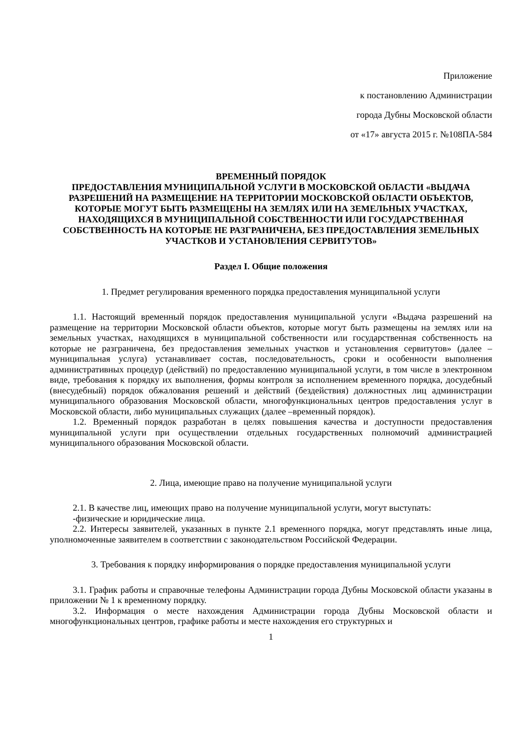Приложение
к постановлению Администрации
города Дубны Московской области
от «17» августа 2015 г. №108ПА-584
ВРЕМЕННЫЙ ПОРЯДОК
ПРЕДОСТАВЛЕНИЯ МУНИЦИПАЛЬНОЙ УСЛУГИ В МОСКОВСКОЙ ОБЛАСТИ «ВЫДАЧА РАЗРЕШЕНИЙ НА РАЗМЕЩЕНИЕ НА ТЕРРИТОРИИ МОСКОВСКОЙ ОБЛАСТИ ОБЪЕКТОВ, КОТОРЫЕ МОГУТ БЫТЬ РАЗМЕЩЕНЫ НА ЗЕМЛЯХ ИЛИ НА ЗЕМЕЛЬНЫХ УЧАСТКАХ, НАХОДЯЩИХСЯ В МУНИЦИПАЛЬНОЙ СОБСТВЕННОСТИ ИЛИ ГОСУДАРСТВЕННАЯ СОБСТВЕННОСТЬ НА КОТОРЫЕ НЕ РАЗГРАНИЧЕНА, БЕЗ ПРЕДОСТАВЛЕНИЯ ЗЕМЕЛЬНЫХ УЧАСТКОВ И УСТАНОВЛЕНИЯ СЕРВИТУТОВ»
Раздел I. Общие положения
1. Предмет регулирования временного порядка предоставления муниципальной услуги
1.1. Настоящий временный порядок предоставления муниципальной услуги «Выдача разрешений на размещение на территории Московской области объектов, которые могут быть размещены на землях или на земельных участках, находящихся в муниципальной собственности или государственная собственность на которые не разграничена, без предоставления земельных участков и установления сервитутов» (далее – муниципальная услуга) устанавливает состав, последовательность, сроки и особенности выполнения административных процедур (действий) по предоставлению муниципальной услуги, в том числе в электронном виде, требования к порядку их выполнения, формы контроля за исполнением временного порядка, досудебный (внесудебный) порядок обжалования решений и действий (бездействия) должностных лиц администрации муниципального образования Московской области, многофункциональных центров предоставления услуг в Московской области, либо муниципальных служащих (далее –временный порядок).
1.2. Временный порядок разработан в целях повышения качества и доступности предоставления муниципальной услуги при осуществлении отдельных государственных полномочий администрацией муниципального образования Московской области.
2. Лица, имеющие право на получение муниципальной услуги
2.1. В качестве лиц, имеющих право на получение муниципальной услуги, могут выступать:
-физические и юридические лица.
2.2. Интересы заявителей, указанных в пункте 2.1 временного порядка, могут представлять иные лица, уполномоченные заявителем в соответствии с законодательством Российской Федерации.
3. Требования к порядку информирования о порядке предоставления муниципальной услуги
3.1. График работы и справочные телефоны Администрации города Дубны Московской области указаны в приложении № 1 к временному порядку.
3.2. Информация о месте нахождения Администрации города Дубны Московской области и многофункциональных центров, графике работы и месте нахождения его структурных и
1